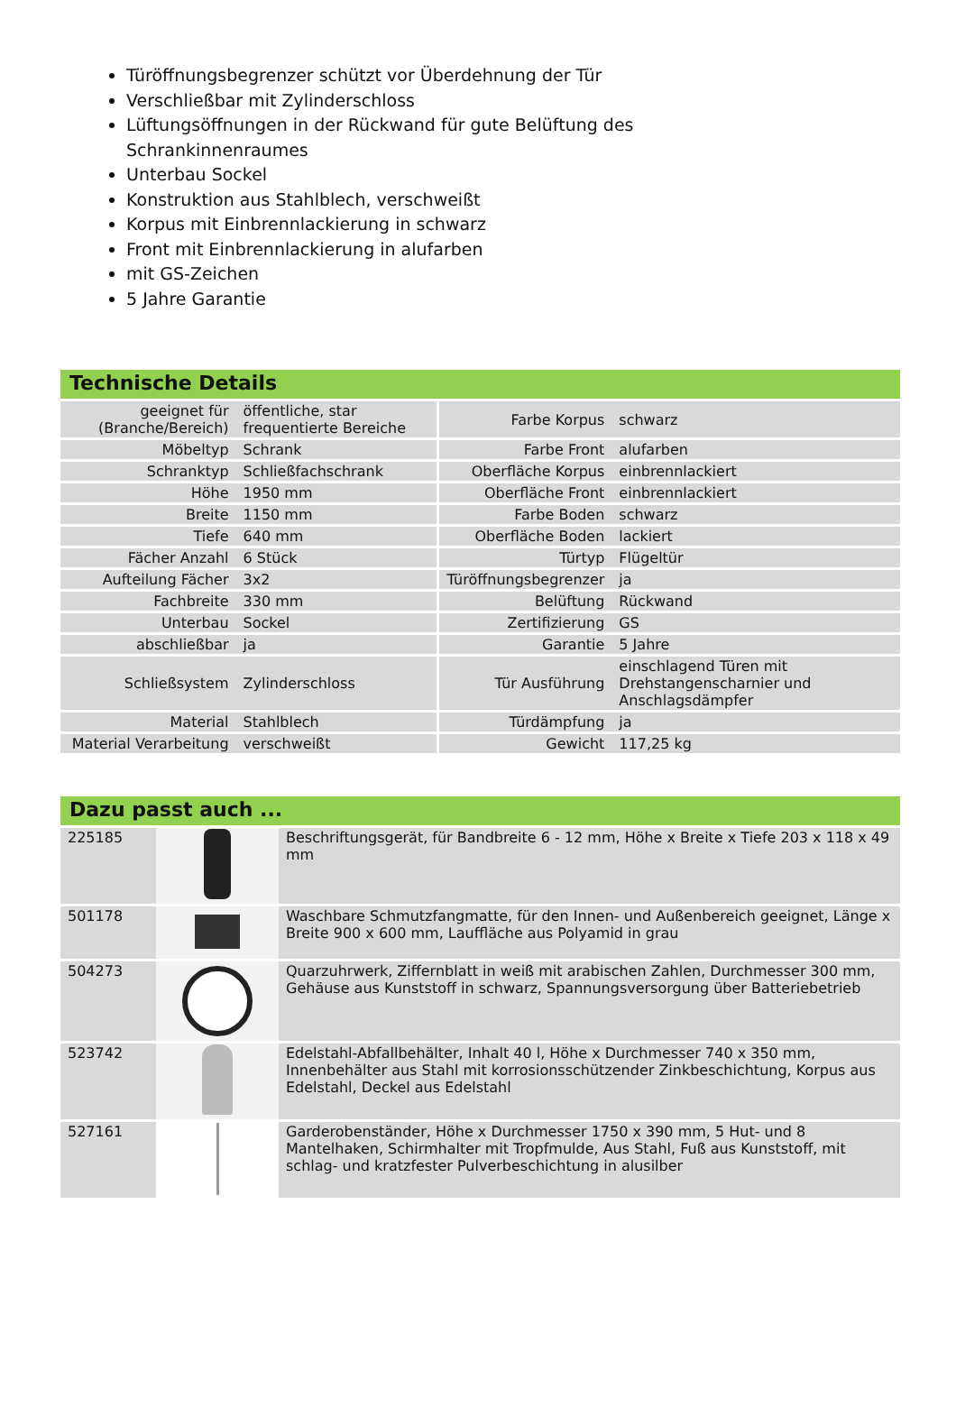Türöffnungsbegrenzer schützt vor Überdehnung der Tür
Verschließbar mit Zylinderschloss
Lüftungsöffnungen in der Rückwand für gute Belüftung des Schrankinnenraumes
Unterbau Sockel
Konstruktion aus Stahlblech, verschweißt
Korpus mit Einbrennlackierung in schwarz
Front mit Einbrennlackierung in alufarben
mit GS-Zeichen
5 Jahre Garantie
Technische Details
| geeignet für (Branche/Bereich) | öffentliche, star frequentierte Bereiche | Farbe Korpus | schwarz |
| Möbeltyp | Schrank | Farbe Front | alufarben |
| Schranktyp | Schließfachschrank | Oberfläche Korpus | einbrennlackiert |
| Höhe | 1950 mm | Oberfläche Front | einbrennlackiert |
| Breite | 1150 mm | Farbe Boden | schwarz |
| Tiefe | 640 mm | Oberfläche Boden | lackiert |
| Fächer Anzahl | 6 Stück | Türtyp | Flügeltür |
| Aufteilung Fächer | 3x2 | Türöffnungsbegrenzer | ja |
| Fachbreite | 330 mm | Belüftung | Rückwand |
| Unterbau | Sockel | Zertifizierung | GS |
| abschließbar | ja | Garantie | 5 Jahre |
| Schließsystem | Zylinderschloss | Tür Ausführung | einschlagend Türen mit Drehstangenscharnier und Anschlagsdämpfer |
| Material | Stahlblech | Türdämpfung | ja |
| Material Verarbeitung | verschweißt | Gewicht | 117,25 kg |
Dazu passt auch ...
| 225185 | | Beschriftungsgerät, für Bandbreite 6 - 12 mm, Höhe x Breite x Tiefe 203 x 118 x 49 mm |
| 501178 | | Waschbare Schmutzfangmatte, für den Innen- und Außenbereich geeignet, Länge x Breite 900 x 600 mm, Lauffläche aus Polyamid in grau |
| 504273 | | Quarzuhrwerk, Ziffernblatt in weiß mit arabischen Zahlen, Durchmesser 300 mm, Gehäuse aus Kunststoff in schwarz, Spannungsversorgung über Batteriebetrieb |
| 523742 | | Edelstahl-Abfallbehälter, Inhalt 40 l, Höhe x Durchmesser 740 x 350 mm, Innenbehälter aus Stahl mit korrosionsschützender Zinkbeschichtung, Korpus aus Edelstahl, Deckel aus Edelstahl |
| 527161 | | Garderobenständer, Höhe x Durchmesser 1750 x 390 mm, 5 Hut- und 8 Mantelhaken, Schirmhalter mit Tropfmulde, Aus Stahl, Fuß aus Kunststoff, mit schlag- und kratzfester Pulverbeschichtung in alusilber |